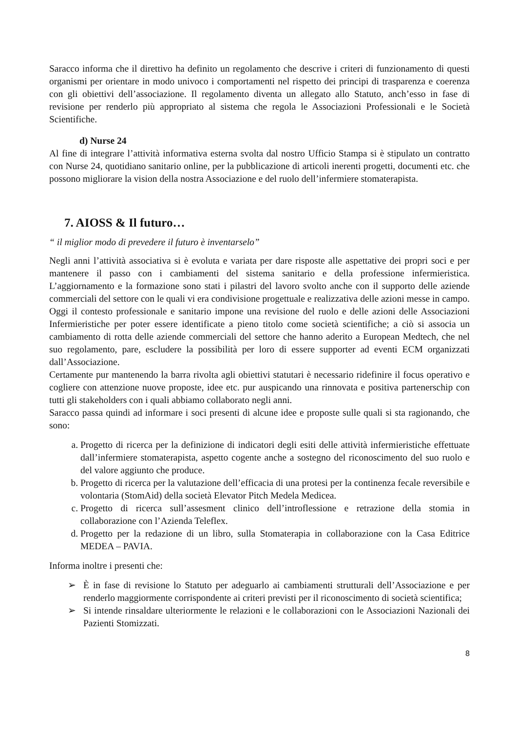Saracco informa che il direttivo ha definito un regolamento che descrive i criteri di funzionamento di questi organismi per orientare in modo univoco i comportamenti nel rispetto dei principi di trasparenza e coerenza con gli obiettivi dell’associazione. Il regolamento diventa un allegato allo Statuto, anch’esso in fase di revisione per renderlo più appropriato al sistema che regola le Associazioni Professionali e le Società Scientifiche.
d) Nurse 24
Al fine di integrare l’attività informativa esterna svolta dal nostro Ufficio Stampa si è stipulato un contratto con Nurse 24, quotidiano sanitario online, per la pubblicazione di articoli inerenti progetti, documenti etc. che possono migliorare la vision della nostra Associazione e del ruolo dell’infermiere stomaterapista.
7. AIOSS & Il futuro…
“ il miglior modo di prevedere il futuro è inventarselo”
Negli anni l’attività associativa si è evoluta e variata per dare risposte alle aspettative dei propri soci e per mantenere il passo con i cambiamenti del sistema sanitario e della professione infermieristica. L’aggiornamento e la formazione sono stati i pilastri del lavoro svolto anche con il supporto delle aziende commerciali del settore con le quali vi era condivisione progettuale e realizzativa delle azioni messe in campo. Oggi il contesto professionale e sanitario impone una revisione del ruolo e delle azioni delle Associazioni Infermieristiche per poter essere identificate a pieno titolo come società scientifiche; a ciò si associa un cambiamento di rotta delle aziende commerciali del settore che hanno aderito a European Medtech, che nel suo regolamento, pare, escludere la possibilità per loro di essere supporter ad eventi ECM organizzati dall’Associazione.
Certamente pur mantenendo la barra rivolta agli obiettivi statutari è necessario ridefinire il focus operativo e cogliere con attenzione nuove proposte, idee etc. pur auspicando una rinnovata e positiva partenerschip con tutti gli stakeholders con i quali abbiamo collaborato negli anni.
Saracco passa quindi ad informare i soci presenti di alcune idee e proposte sulle quali si sta ragionando, che sono:
a. Progetto di ricerca per la definizione di indicatori degli esiti delle attività infermieristiche effettuate dall’infermiere stomaterapista, aspetto cogente anche a sostegno del riconoscimento del suo ruolo e del valore aggiunto che produce.
b. Progetto di ricerca per la valutazione dell’efficacia di una protesi per la continenza fecale reversibile e volontaria (StomAid) della società Elevator Pitch Medela Medicea.
c. Progetto di ricerca sull’assesment clinico dell’introflessione e retrazione della stomia in collaborazione con l’Azienda Teleflex.
d. Progetto per la redazione di un libro, sulla Stomaterapia in collaborazione con la Casa Editrice MEDEA – PAVIA.
Informa inoltre i presenti che:
➢ È in fase di revisione lo Statuto per adeguarlo ai cambiamenti strutturali dell’Associazione e per renderlo maggiormente corrispondente ai criteri previsti per il riconoscimento di società scientifica;
➢ Si intende rinsaldare ulteriormente le relazioni e le collaborazioni con le Associazioni Nazionali dei Pazienti Stomizzati.
8